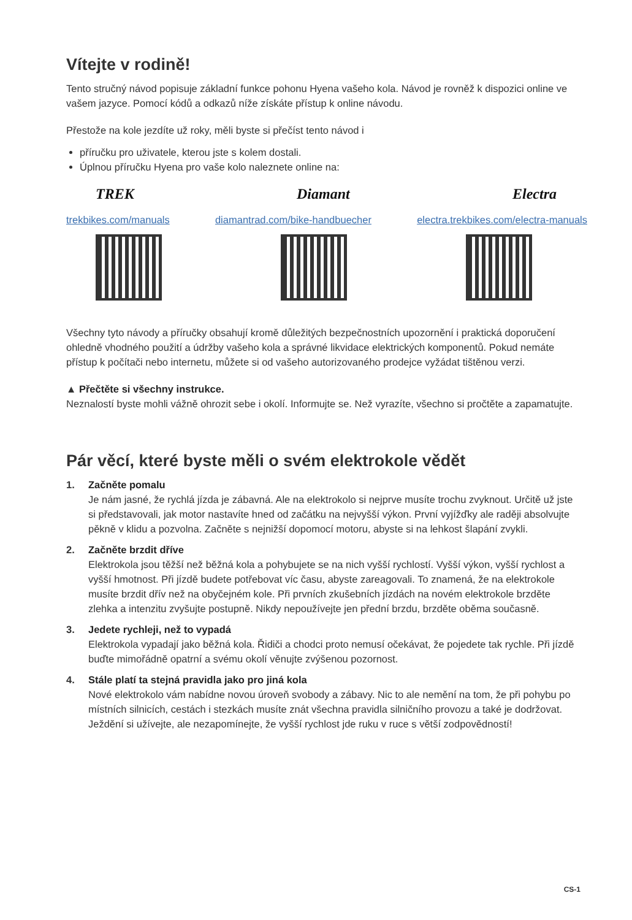Vítejte v rodině!
Tento stručný návod popisuje základní funkce pohonu Hyena vašeho kola. Návod je rovněž k dispozici online ve vašem jazyce. Pomocí kódů a odkazů níže získáte přístup k online návodu.
Přestože na kole jezdíte už roky, měli byste si přečíst tento návod i
příručku pro uživatele, kterou jste s kolem dostali.
Úplnou příručku Hyena pro vaše kolo naleznete online na:
TREK Diamant Electra
trekbikes.com/manuals diamantrad.com/bike-handbuecher electra.trekbikes.com/electra-manuals
Všechny tyto návody a příručky obsahují kromě důležitých bezpečnostních upozornění i praktická doporučení ohledně vhodného použití a údržby vašeho kola a správné likvidace elektrických komponentů. Pokud nemáte přístup k počítači nebo internetu, můžete si od vašeho autorizovaného prodejce vyžádat tištěnou verzi.
▲ Přečtěte si všechny instrukce.
Neznalostí byste mohli vážně ohrozit sebe i okolí. Informujte se. Než vyrazíte, všechno si pročtěte a zapamatujte.
Pár věcí, které byste měli o svém elektrokole vědět
1. Začněte pomalu
Je nám jasné, že rychlá jízda je zábavná. Ale na elektrokolo si nejprve musíte trochu zvyknout. Určitě už jste si představovali, jak motor nastavíte hned od začátku na nejvyšší výkon. První vyjížďky ale raději absolvujte pěkně v klidu a pozvolna. Začněte s nejnižší dopomocí motoru, abyste si na lehkost šlapání zvykli.
2. Začněte brzdit dříve
Elektrokola jsou těžší než běžná kola a pohybujete se na nich vyšší rychlostí. Vyšší výkon, vyšší rychlost a vyšší hmotnost. Při jízdě budete potřebovat víc času, abyste zareagovali. To znamená, že na elektrokole musíte brzdit dřív než na obyčejném kole. Při prvních zkušebních jízdách na novém elektrokole brzděte zlehka a intenzitu zvyšujte postupně. Nikdy nepoužívejte jen přední brzdu, brzděte oběma současně.
3. Jedete rychleji, než to vypadá
Elektrokola vypadají jako běžná kola. Řidiči a chodci proto nemusí očekávat, že pojedete tak rychle. Při jízdě buďte mimořádně opatrní a svému okolí věnujte zvýšenou pozornost.
4. Stále platí ta stejná pravidla jako pro jiná kola
Nové elektrokolo vám nabídne novou úroveň svobody a zábavy. Nic to ale nemění na tom, že při pohybu po místních silnicích, cestách i stezkách musíte znát všechna pravidla silničního provozu a také je dodržovat. Ježdění si užívejte, ale nezapomínejte, že vyšší rychlost jde ruku v ruce s větší zodpovědností!
CS-1